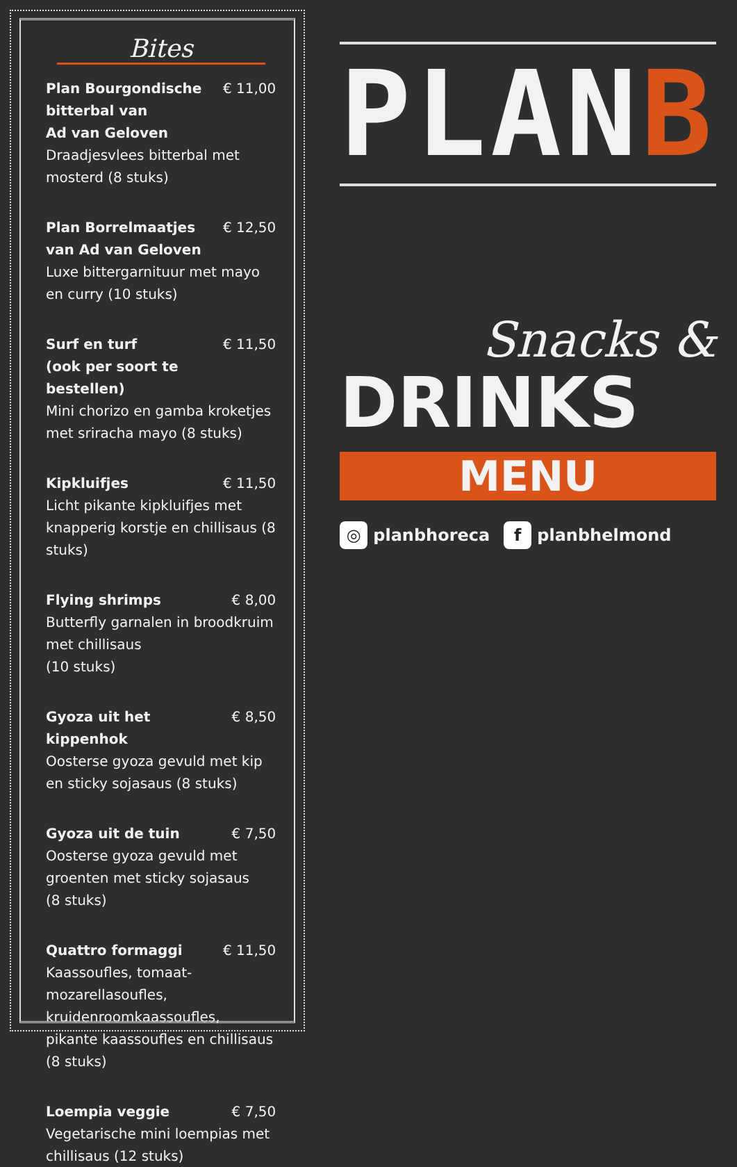Bites
Plan Bourgondische bitterbal van
Ad van Geloven € 11,00
Draadjesvlees bitterbal met mosterd (8 stuks)
Plan Borrelmaatjes
van Ad van Geloven € 12,50
Luxe bittergarnituur met mayo en curry (10 stuks)
Surf en turf
(ook per soort te bestellen) € 11,50
Mini chorizo en gamba kroketjes met sriracha mayo (8 stuks)
Kipkluifjes € 11,50
Licht pikante kipkluifjes met knapperig korstje en chillisaus (8 stuks)
Flying shrimps € 8,00
Butterfly garnalen in broodkruim met chillisaus
(10 stuks)
Gyoza uit het kippenhok € 8,50
Oosterse gyoza gevuld met kip en sticky sojasaus (8 stuks)
Gyoza uit de tuin € 7,50
Oosterse gyoza gevuld met groenten met sticky sojasaus
(8 stuks)
Quattro formaggi € 11,50
Kaassoufles, tomaat-mozarellasoufles, kruidenroomkaassoufles, pikante kaassoufles en chillisaus (8 stuks)
Loempia veggie € 7,50
Vegetarische mini loempias met chillisaus (12 stuks)
PLANB
Snacks &
DRINKS
MENU
◎ planbhoreca f planbhelmond